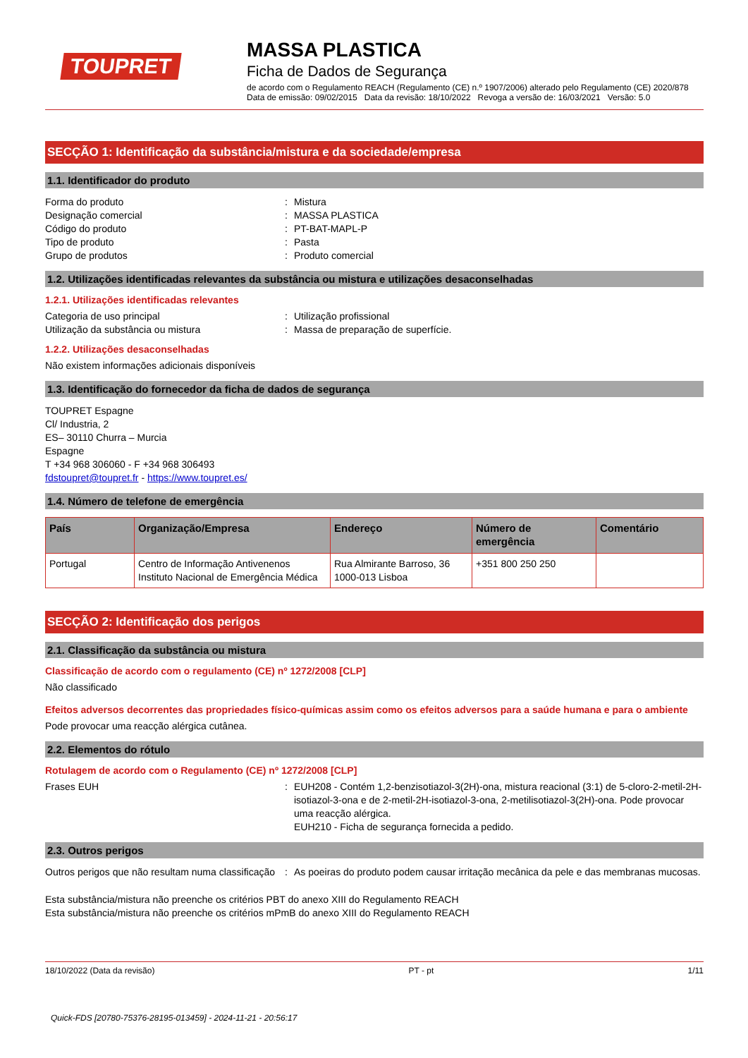TOUPRET
MASSA PLASTICA
Ficha de Dados de Segurança
de acordo com o Regulamento REACH (Regulamento (CE) n.º 1907/2006) alterado pelo Regulamento (CE) 2020/878
Data de emissão: 09/02/2015 Data da revisão: 18/10/2022 Revoga a versão de: 16/03/2021 Versão: 5.0
SECÇÃO 1: Identificação da substância/mistura e da sociedade/empresa
1.1. Identificador do produto
Forma do produto : Mistura
Designação comercial : MASSA PLASTICA
Código do produto : PT-BAT-MAPL-P
Tipo de produto : Pasta
Grupo de produtos : Produto comercial
1.2. Utilizações identificadas relevantes da substância ou mistura e utilizações desaconselhadas
1.2.1. Utilizações identificadas relevantes
Categoria de uso principal : Utilização profissional
Utilização da substância ou mistura : Massa de preparação de superfície.
1.2.2. Utilizações desaconselhadas
Não existem informações adicionais disponíveis
1.3. Identificação do fornecedor da ficha de dados de segurança
TOUPRET Espagne
Cl/ Industria, 2
ES– 30110 Churra – Murcia
Espagne
T +34 968 306060 - F +34 968 306493
fdstoupret@toupret.fr - https://www.toupret.es/
1.4. Número de telefone de emergência
| País | Organização/Empresa | Endereço | Número de emergência | Comentário |
| --- | --- | --- | --- | --- |
| Portugal | Centro de Informação Antivenenos Instituto Nacional de Emergência Médica | Rua Almirante Barroso, 36 1000-013 Lisboa | +351 800 250 250 | |
SECÇÃO 2: Identificação dos perigos
2.1. Classificação da substância ou mistura
Classificação de acordo com o regulamento (CE) nº 1272/2008 [CLP]
Não classificado
Efeitos adversos decorrentes das propriedades físico-químicas assim como os efeitos adversos para a saúde humana e para o ambiente
Pode provocar uma reacção alérgica cutânea.
2.2. Elementos do rótulo
Rotulagem de acordo com o Regulamento (CE) nº 1272/2008 [CLP]
Frases EUH : EUH208 - Contém 1,2-benzisotiazol-3(2H)-ona, mistura reacional (3:1) de 5-cloro-2-metil-2H-isotiazol-3-ona e de 2-metil-2H-isotiazol-3-ona, 2-metilisotiazol-3(2H)-ona. Pode provocar uma reacção alérgica.
EUH210 - Ficha de segurança fornecida a pedido.
2.3. Outros perigos
Outros perigos que não resultam numa classificação
: As poeiras do produto podem causar irritação mecânica da pele e das membranas mucosas.
Esta substância/mistura não preenche os critérios PBT do anexo XIII do Regulamento REACH
Esta substância/mistura não preenche os critérios mPmB do anexo XIII do Regulamento REACH
18/10/2022 (Data da revisão) PT - pt 1/11
Quick-FDS [20780-75376-28195-013459] - 2024-11-21 - 20:56:17